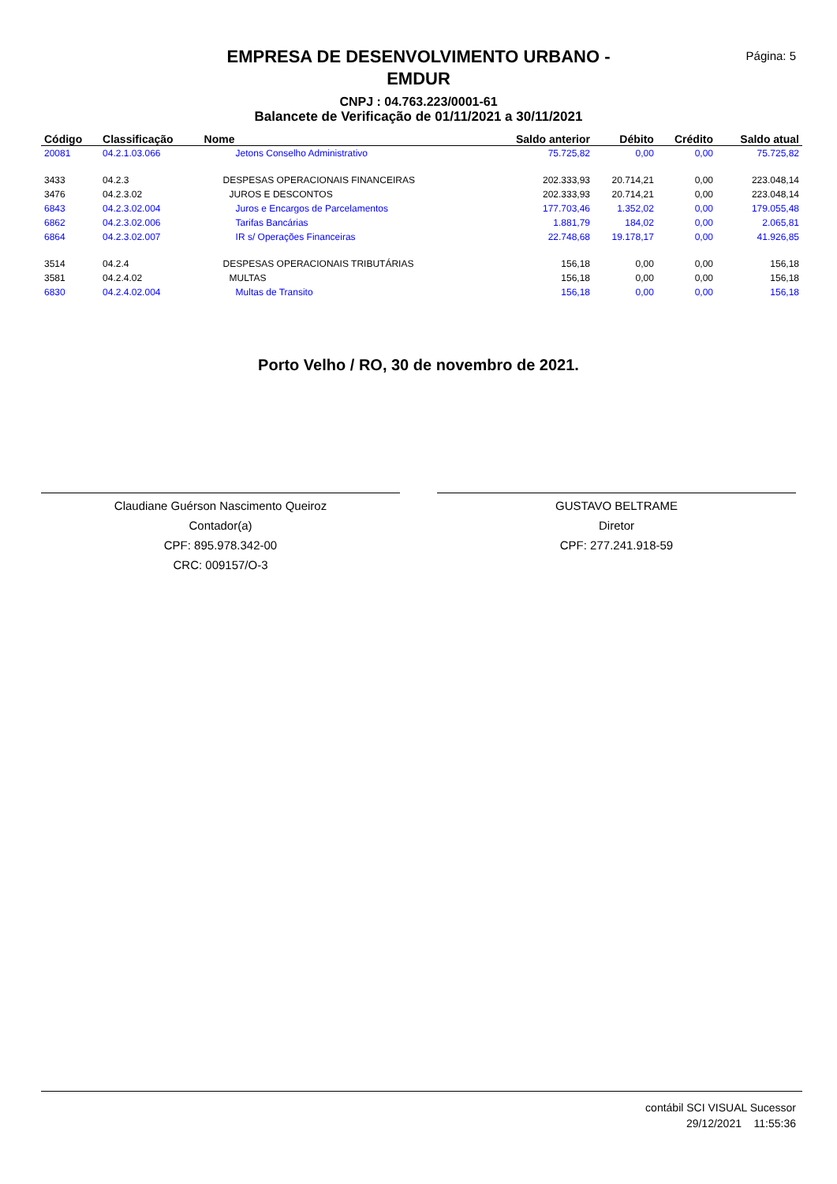Página: 5
EMPRESA DE DESENVOLVIMENTO URBANO - EMDUR
CNPJ : 04.763.223/0001-61
Balancete de Verificação de 01/11/2021 a 30/11/2021
| Código | Classificação | Nome | Saldo anterior | Débito | Crédito | Saldo atual |
| --- | --- | --- | --- | --- | --- | --- |
| 20081 | 04.2.1.03.066 | Jetons Conselho Administrativo | 75.725,82 | 0,00 | 0,00 | 75.725,82 |
| 3433 | 04.2.3 | DESPESAS OPERACIONAIS FINANCEIRAS | 202.333,93 | 20.714,21 | 0,00 | 223.048,14 |
| 3476 | 04.2.3.02 | JUROS E DESCONTOS | 202.333,93 | 20.714,21 | 0,00 | 223.048,14 |
| 6843 | 04.2.3.02.004 | Juros e Encargos de Parcelamentos | 177.703,46 | 1.352,02 | 0,00 | 179.055,48 |
| 6862 | 04.2.3.02.006 | Tarifas Bancárias | 1.881,79 | 184,02 | 0,00 | 2.065,81 |
| 6864 | 04.2.3.02.007 | IR s/ Operações Financeiras | 22.748,68 | 19.178,17 | 0,00 | 41.926,85 |
| 3514 | 04.2.4 | DESPESAS OPERACIONAIS TRIBUTÁRIAS | 156,18 | 0,00 | 0,00 | 156,18 |
| 3581 | 04.2.4.02 | MULTAS | 156,18 | 0,00 | 0,00 | 156,18 |
| 6830 | 04.2.4.02.004 | Multas de Transito | 156,18 | 0,00 | 0,00 | 156,18 |
Porto Velho / RO, 30 de novembro de 2021.
Claudiane Guérson Nascimento Queiroz
Contador(a)
CPF: 895.978.342-00
CRC: 009157/O-3
GUSTAVO BELTRAME
Diretor
CPF: 277.241.918-59
contábil SCI VISUAL Sucessor
29/12/2021 11:55:36